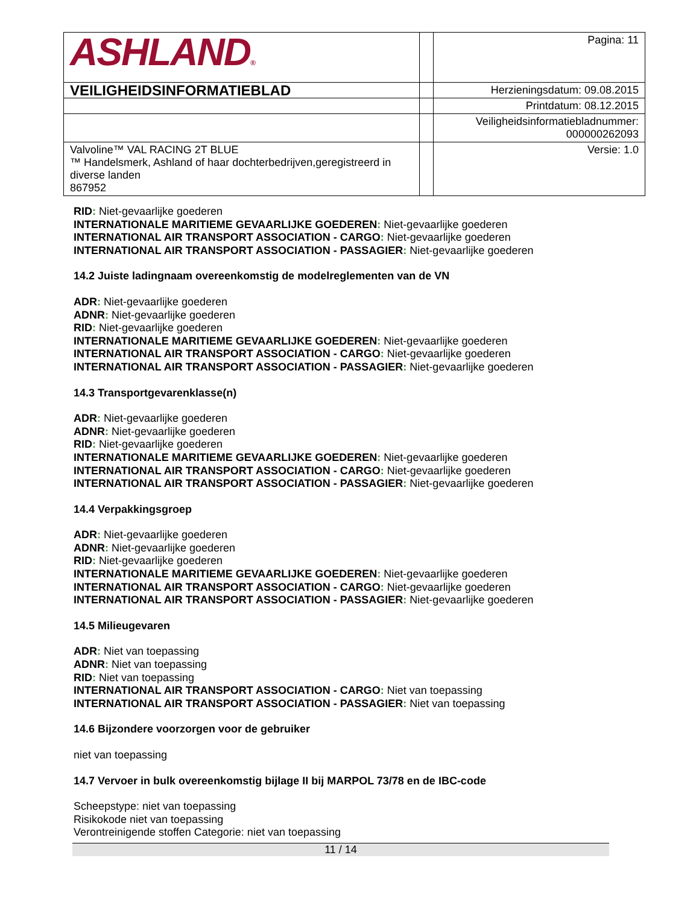| ASHLAND ® | | Pagina: 11 |
| VEILIGHEIDSINFORMATIEBLAD | | Herzieningsdatum: 09.08.2015 |
| | | Printdatum: 08.12.2015 |
| | | Veiligheidsinformatiebladnummer: 000000262093 |
| Valvoline™ VAL RACING 2T BLUE ™ Handelsmerk, Ashland of haar dochterbedrijven,geregistreerd in diverse landen 867952 | | Versie: 1.0 |
RID: Niet-gevaarlijke goederen
INTERNATIONALE MARITIEME GEVAARLIJKE GOEDEREN: Niet-gevaarlijke goederen
INTERNATIONAL AIR TRANSPORT ASSOCIATION - CARGO: Niet-gevaarlijke goederen
INTERNATIONAL AIR TRANSPORT ASSOCIATION - PASSAGIER: Niet-gevaarlijke goederen
14.2 Juiste ladingnaam overeenkomstig de modelreglementen van de VN
ADR: Niet-gevaarlijke goederen
ADNR: Niet-gevaarlijke goederen
RID: Niet-gevaarlijke goederen
INTERNATIONALE MARITIEME GEVAARLIJKE GOEDEREN: Niet-gevaarlijke goederen
INTERNATIONAL AIR TRANSPORT ASSOCIATION - CARGO: Niet-gevaarlijke goederen
INTERNATIONAL AIR TRANSPORT ASSOCIATION - PASSAGIER: Niet-gevaarlijke goederen
14.3 Transportgevarenklasse(n)
ADR: Niet-gevaarlijke goederen
ADNR: Niet-gevaarlijke goederen
RID: Niet-gevaarlijke goederen
INTERNATIONALE MARITIEME GEVAARLIJKE GOEDEREN: Niet-gevaarlijke goederen
INTERNATIONAL AIR TRANSPORT ASSOCIATION - CARGO: Niet-gevaarlijke goederen
INTERNATIONAL AIR TRANSPORT ASSOCIATION - PASSAGIER: Niet-gevaarlijke goederen
14.4 Verpakkingsgroep
ADR: Niet-gevaarlijke goederen
ADNR: Niet-gevaarlijke goederen
RID: Niet-gevaarlijke goederen
INTERNATIONALE MARITIEME GEVAARLIJKE GOEDEREN: Niet-gevaarlijke goederen
INTERNATIONAL AIR TRANSPORT ASSOCIATION - CARGO: Niet-gevaarlijke goederen
INTERNATIONAL AIR TRANSPORT ASSOCIATION - PASSAGIER: Niet-gevaarlijke goederen
14.5 Milieugevaren
ADR: Niet van toepassing
ADNR: Niet van toepassing
RID: Niet van toepassing
INTERNATIONAL AIR TRANSPORT ASSOCIATION - CARGO: Niet van toepassing
INTERNATIONAL AIR TRANSPORT ASSOCIATION - PASSAGIER: Niet van toepassing
14.6 Bijzondere voorzorgen voor de gebruiker
niet van toepassing
14.7 Vervoer in bulk overeenkomstig bijlage II bij MARPOL 73/78 en de IBC-code
Scheepstype: niet van toepassing
Risikokode niet van toepassing
Verontreinigende stoffen Categorie: niet van toepassing
11 / 14